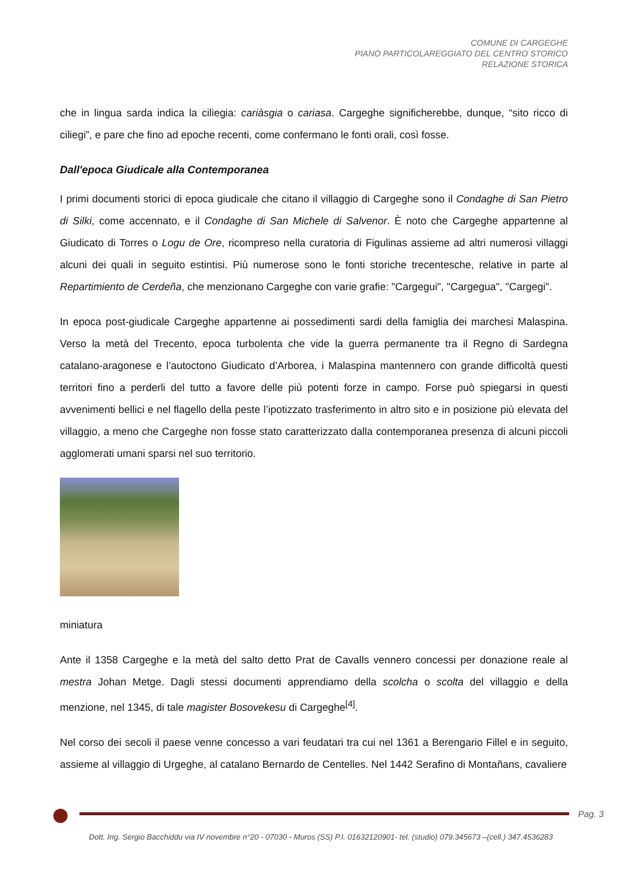COMUNE DI CARGEGHE
PIANO PARTICOLAREGGIATO DEL CENTRO STORICO
RELAZIONE STORICA
che in lingua sarda indica la ciliegia: cariàsgia o cariasa. Cargeghe significherebbe, dunque, “sito ricco di ciliegi”, e pare che fino ad epoche recenti, come confermano le fonti orali, così fosse.
Dall'epoca Giudicale alla Contemporanea
I primi documenti storici di epoca giudicale che citano il villaggio di Cargeghe sono il Condaghe di San Pietro di Silki, come accennato, e il Condaghe di San Michele di Salvenor. È noto che Cargeghe appartenne al Giudicato di Torres o Logu de Ore, ricompreso nella curatoria di Figulinas assieme ad altri numerosi villaggi alcuni dei quali in seguito estintisi. Più numerose sono le fonti storiche trecentesche, relative in parte al Repartimiento de Cerdeña, che menzionano Cargeghe con varie grafie: "Cargegui", "Cargegua", "Cargegi".
In epoca post-giudicale Cargeghe appartenne ai possedimenti sardi della famiglia dei marchesi Malaspina. Verso la metà del Trecento, epoca turbolenta che vide la guerra permanente tra il Regno di Sardegna catalano-aragonese e l’autoctono Giudicato d’Arborea, i Malaspina mantennero con grande difficoltà questi territori fino a perderli del tutto a favore delle più potenti forze in campo. Forse può spiegarsi in questi avvenimenti bellici e nel flagello della peste l’ipotizzato trasferimento in altro sito e in posizione più elevata del villaggio, a meno che Cargeghe non fosse stato caratterizzato dalla contemporanea presenza di alcuni piccoli agglomerati umani sparsi nel suo territorio.
miniatura
Ante il 1358 Cargeghe e la metà del salto detto Prat de Cavalls vennero concessi per donazione reale al mestra Johan Metge. Dagli stessi documenti apprendiamo della scolcha o scolta del villaggio e della menzione, nel 1345, di tale magister Bosovekesu di Cargeghe<sup>[4]</sup>.
Nel corso dei secoli il paese venne concesso a vari feudatari tra cui nel 1361 a Berengario Fillel e in seguito, assieme al villaggio di Urgeghe, al catalano Bernardo de Centelles. Nel 1442 Serafino di Montañans, cavaliere
Pag. 3
Dott. Ing. Sergio Bacchiddu via IV novembre n°20 - 07030 - Muros (SS) P.I. 01632120901- tel. (studio) 079.345673 –(cell.) 347.4536283